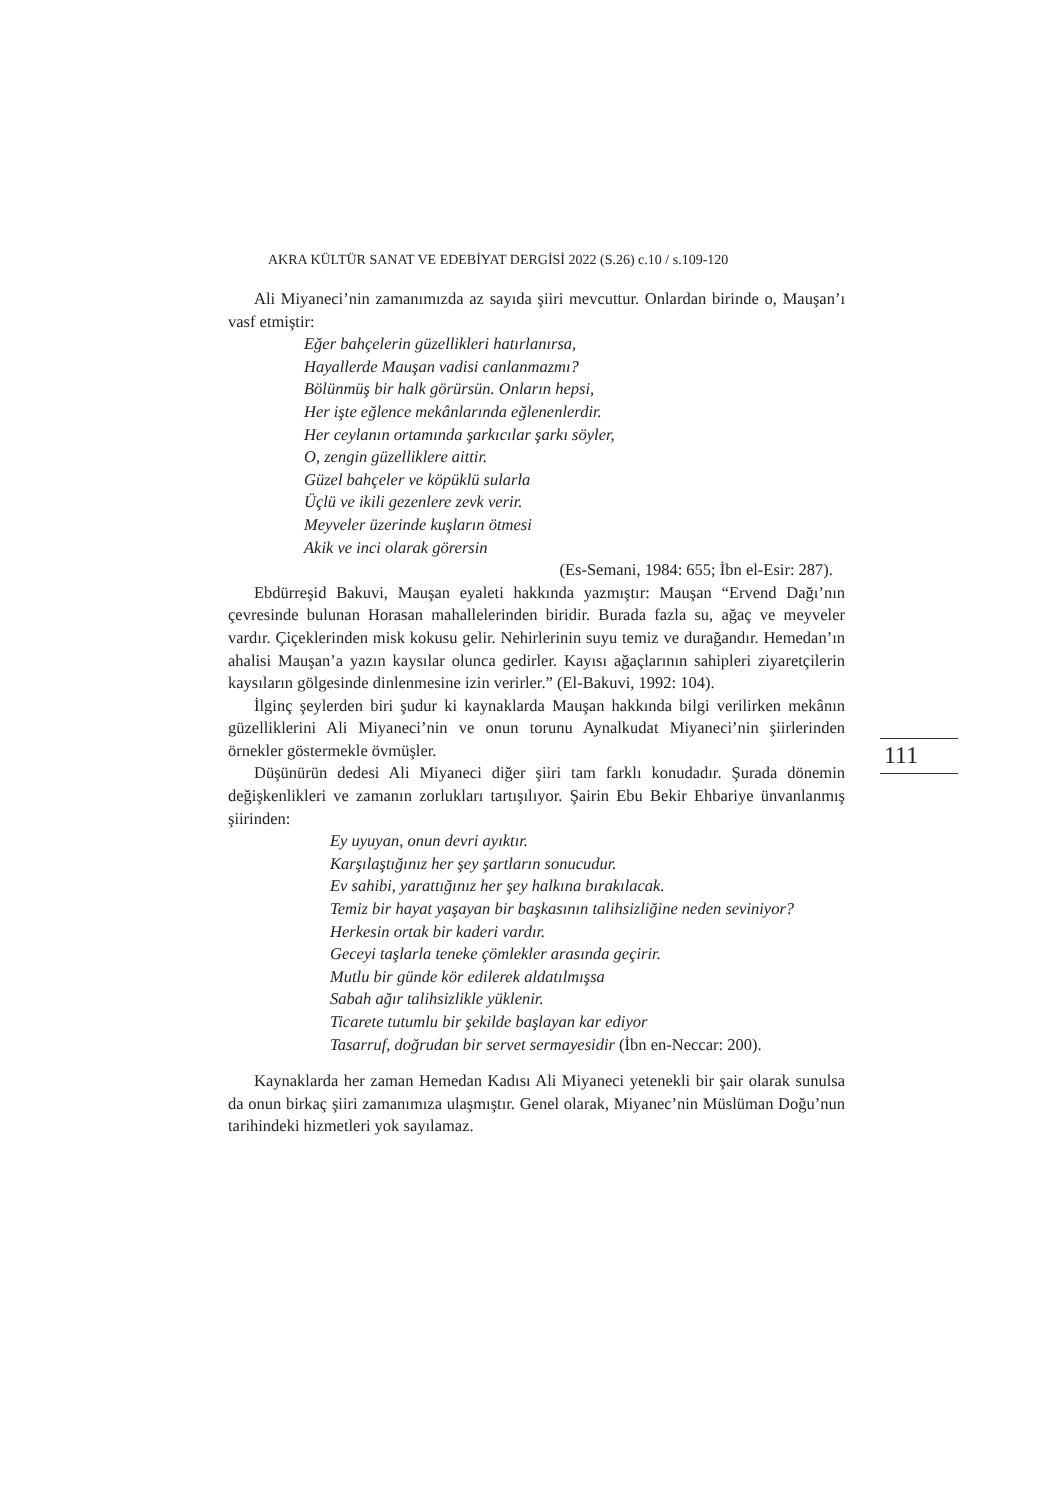AKRA KÜLTÜR SANAT VE EDEBİYAT DERGİSİ 2022 (S.26) c.10 / s.109-120
Ali Miyaneci’nin zamanımızda az sayıda şiiri mevcuttur. Onlardan birinde o, Mauşan’ı vasf etmiştir:
Eğer bahçelerin güzellikleri hatırlanırsa,
Hayallerde Mauşan vadisi canlanmazmı?
Bölünmüş bir halk görürsün. Onların hepsi,
Her işte eğlence mekânlarında eğlenenlerdir.
Her ceylanın ortamında şarkıcılar şarkı söyler,
O, zengin güzelliklere aittir.
Güzel bahçeler ve köpüklü sularla
Üçlü ve ikili gezenlere zevk verir.
Meyveler üzerinde kuşların ötmesi
Akik ve inci olarak görersin
(Es-Semani, 1984: 655; İbn el-Esir: 287).
Ebdürreşid Bakuvi, Mauşan eyaleti hakkında yazmıştır: Mauşan “Ervend Dağı’nın çevresinde bulunan Horasan mahallelerinden biridir. Burada fazla su, ağaç ve meyveler vardır. Çiçeklerinden misk kokusu gelir. Nehirlerinin suyu temiz ve durağandır. Hemedan’ın ahalisi Mauşan’a yazın kaysılar olunca gedirler. Kayısı ağaçlarının sahipleri ziyaretçilerin kaysıların gölgesinde dinlenmesine izin verirler.” (El-Bakuvi, 1992: 104).
İlginç şeylerden biri şudur ki kaynaklarda Mauşan hakkında bilgi verilirken mekânın güzelliklerini Ali Miyaneci’nin ve onun torunu Aynalkudat Miyaneci’nin şiirlerinden örnekler göstermekle övmüşler.
Düşünürün dedesi Ali Miyaneci diğer şiiri tam farklı konudadır. Şurada dönemin değişkenlikleri ve zamanın zorlukları tartışılıyor. Şairin Ebu Bekir Ehbariye ünvanlanmış şiirinden:
Ey uyuyan, onun devri ayıktır.
Karşılaştığınız her şey şartların sonucudur.
Ev sahibi, yarattığınız her şey halkına bırakılacak.
Temiz bir hayat yaşayan bir başkasının talihsizliğine neden sevini­yor?
Herkesin ortak bir kaderi vardır.
Geceyi taşlarla teneke çömlekler arasında geçirir.
Mutlu bir günde kör edilerek aldatılmışsa
Sabah ağır talihsizlikle yüklenir.
Ticarete tutumlu bir şekilde başlayan kar ediyor
Tasarruf, doğrudan bir servet sermayesidir (İbn en-Neccar: 200).
Kaynaklarda her zaman Hemedan Kadısı Ali Miyaneci yetenekli bir şair olarak sunulsa da onun birkaç şiiri zamanımıza ulaşmıştır. Genel olarak, Miyanec’nin Müslüman Doğu’nun tarihindeki hizmetleri yok sayılamaz.
111